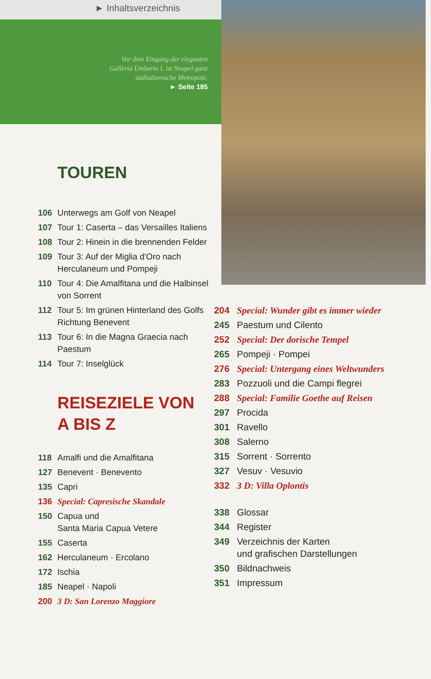► Inhaltsverzeichnis
Vor dem Eingang der eleganten
Galleria Umberto I. ist Neapel ganz
süditalienische Metropole.
► Seite 185
TOUREN
106 Unterwegs am Golf von Neapel
107 Tour 1: Caserta – das Versailles Italiens
108 Tour 2: Hinein in die brennenden Felder
109 Tour 3: Auf der Miglia d'Oro nach Herculaneum und Pompeji
110 Tour 4: Die Amalfitana und die Halbinsel von Sorrent
112 Tour 5: Im grünen Hinterland des Golfs Richtung Benevent
113 Tour 6: In die Magna Graecia nach Paestum
114 Tour 7: Inselglück
REISEZIELE VON
A BIS Z
118 Amalfi und die Amalfitana
127 Benevent · Benevento
135 Capri
136 Special: Capresische Skandale
150 Capua und
Santa Maria Capua Vetere
155 Caserta
162 Herculaneum · Ercolano
172 Ischia
185 Neapel · Napoli
200 3 D: San Lorenzo Maggiore
204 Special: Wunder gibt es immer wieder
245 Paestum und Cilento
252 Special: Der dorische Tempel
265 Pompeji · Pompei
276 Special: Untergang eines Weltwunders
283 Pozzuoli und die Campi flegrei
288 Special: Familie Goethe auf Reisen
297 Procida
301 Ravello
308 Salerno
315 Sorrent · Sorrento
327 Vesuv · Vesuvio
332 3 D: Villa Oplontis
338 Glossar
344 Register
349 Verzeichnis der Karten
und grafischen Darstellungen
350 Bildnachweis
351 Impressum